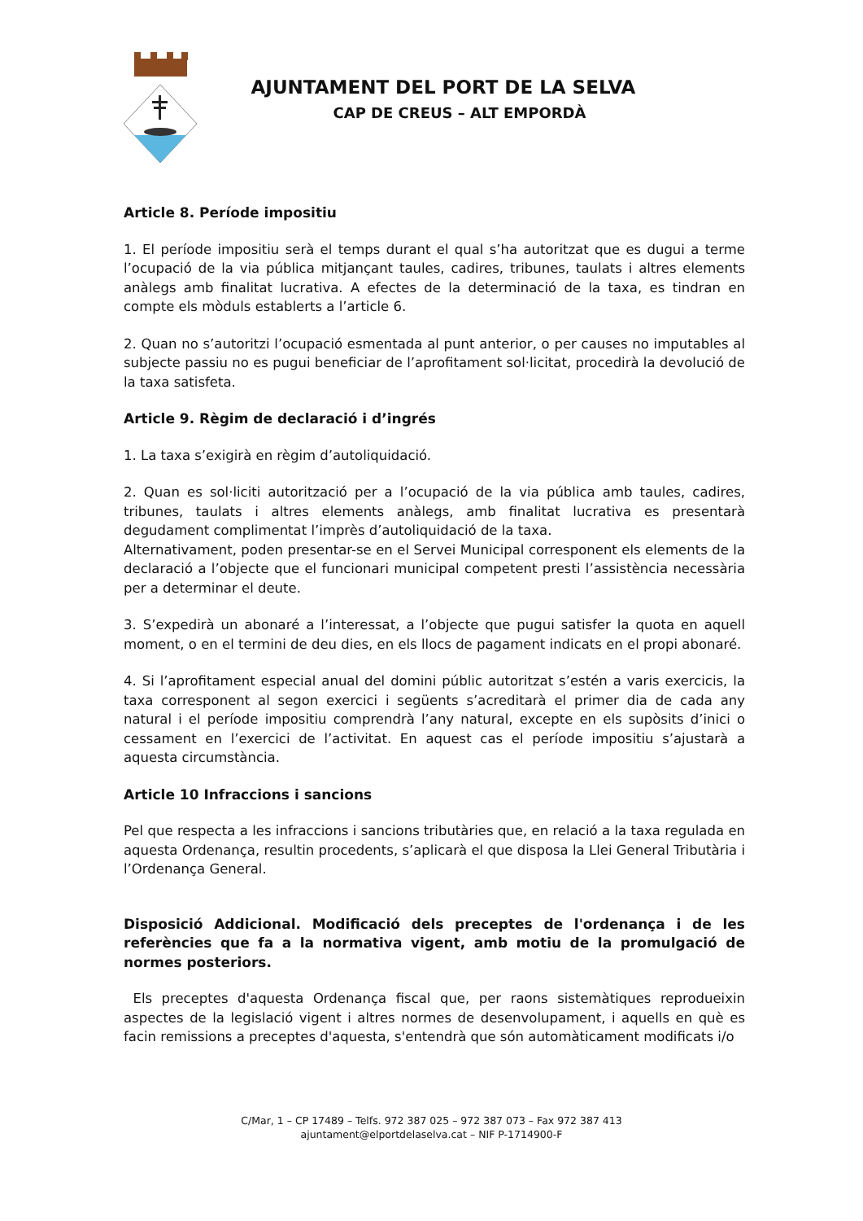AJUNTAMENT DEL PORT DE LA SELVA
CAP DE CREUS – ALT EMPORDÀ
Article 8. Període impositiu
1. El període impositiu serà el temps durant el qual s’ha autoritzat que es dugui a terme l’ocupació de la via pública mitjançant taules, cadires, tribunes, taulats i altres elements anàlegs amb finalitat lucrativa. A efectes de la determinació de la taxa, es tindran en compte els mòduls establerts a l’article 6.
2. Quan no s’autoritzi l’ocupació esmentada al punt anterior, o per causes no imputables al subjecte passiu no es pugui beneficiar de l’aprofitament sol·licitat, procedirà la devolució de la taxa satisfeta.
Article 9. Règim de declaració i d’ingrés
1. La taxa s’exigirà en règim d’autoliquidació.
2. Quan es sol·liciti autorització per a l’ocupació de la via pública amb taules, cadires, tribunes, taulats i altres elements anàlegs, amb finalitat lucrativa es presentarà degudament complimentat l’imprès d’autoliquidació de la taxa.
Alternativament, poden presentar-se en el Servei Municipal corresponent els elements de la declaració a l’objecte que el funcionari municipal competent presti l’assistència necessària per a determinar el deute.
3. S’expedirà un abonaré a l’interessat, a l’objecte que pugui satisfer la quota en aquell moment, o en el termini de deu dies, en els llocs de pagament indicats en el propi abonaré.
4. Si l’aprofitament especial anual del domini públic autoritzat s’estén a varis exercicis, la taxa corresponent al segon exercici i següents s’acreditarà el primer dia de cada any natural i el període impositiu comprendrà l’any natural, excepte en els supòsits d’inici o cessament en l’exercici de l’activitat. En aquest cas el període impositiu s’ajustarà a aquesta circumstància.
Article 10 Infraccions i sancions
Pel que respecta a les infraccions i sancions tributàries que, en relació a la taxa regulada en aquesta Ordenança, resultin procedents, s’aplicarà el que disposa la Llei General Tributària i l’Ordenança General.
Disposició Addicional. Modificació dels preceptes de l'ordenança i de les referències que fa a la normativa vigent, amb motiu de la promulgació de normes posteriors.
Els preceptes d'aquesta Ordenança fiscal que, per raons sistemàtiques reprodueixin aspectes de la legislació vigent i altres normes de desenvolupament, i aquells en què es facin remissions a preceptes d'aquesta, s'entendrà que són automàticament modificats i/o
C/Mar, 1 – CP 17489 – Telfs. 972 387 025 – 972 387 073 – Fax 972 387 413
ajuntament@elportdelaselva.cat – NIF P-1714900-F